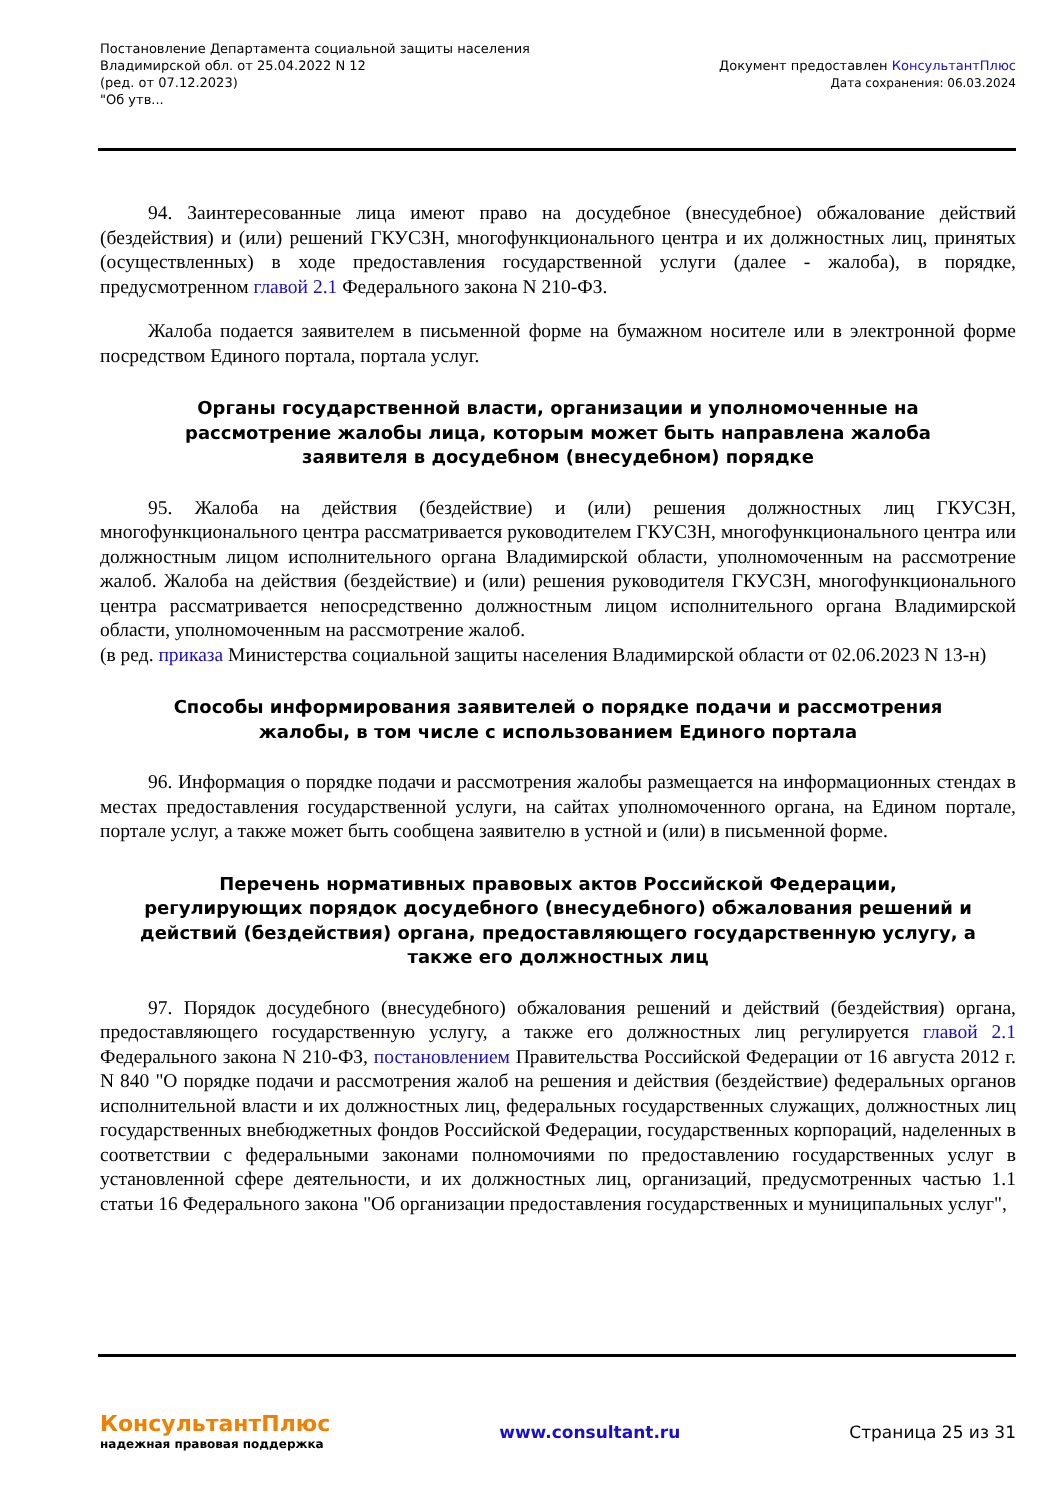Постановление Департамента социальной защиты населения
Владимирской обл. от 25.04.2022 N 12
(ред. от 07.12.2023)
"Об утв...
Документ предоставлен КонсультантПлюс
Дата сохранения: 06.03.2024
94. Заинтересованные лица имеют право на досудебное (внесудебное) обжалование действий (бездействия) и (или) решений ГКУСЗН, многофункционального центра и их должностных лиц, принятых (осуществленных) в ходе предоставления государственной услуги (далее - жалоба), в порядке, предусмотренном главой 2.1 Федерального закона N 210-ФЗ.
Жалоба подается заявителем в письменной форме на бумажном носителе или в электронной форме посредством Единого портала, портала услуг.
Органы государственной власти, организации и уполномоченные на рассмотрение жалобы лица, которым может быть направлена жалоба заявителя в досудебном (внесудебном) порядке
95. Жалоба на действия (бездействие) и (или) решения должностных лиц ГКУСЗН, многофункционального центра рассматривается руководителем ГКУСЗН, многофункционального центра или должностным лицом исполнительного органа Владимирской области, уполномоченным на рассмотрение жалоб. Жалоба на действия (бездействие) и (или) решения руководителя ГКУСЗН, многофункционального центра рассматривается непосредственно должностным лицом исполнительного органа Владимирской области, уполномоченным на рассмотрение жалоб.
(в ред. приказа Министерства социальной защиты населения Владимирской области от 02.06.2023 N 13-н)
Способы информирования заявителей о порядке подачи и рассмотрения жалобы, в том числе с использованием Единого портала
96. Информация о порядке подачи и рассмотрения жалобы размещается на информационных стендах в местах предоставления государственной услуги, на сайтах уполномоченного органа, на Едином портале, портале услуг, а также может быть сообщена заявителю в устной и (или) в письменной форме.
Перечень нормативных правовых актов Российской Федерации, регулирующих порядок досудебного (внесудебного) обжалования решений и действий (бездействия) органа, предоставляющего государственную услугу, а также его должностных лиц
97. Порядок досудебного (внесудебного) обжалования решений и действий (бездействия) органа, предоставляющего государственную услугу, а также его должностных лиц регулируется главой 2.1 Федерального закона N 210-ФЗ, постановлением Правительства Российской Федерации от 16 августа 2012 г. N 840 "О порядке подачи и рассмотрения жалоб на решения и действия (бездействие) федеральных органов исполнительной власти и их должностных лиц, федеральных государственных служащих, должностных лиц государственных внебюджетных фондов Российской Федерации, государственных корпораций, наделенных в соответствии с федеральными законами полномочиями по предоставлению государственных услуг в установленной сфере деятельности, и их должностных лиц, организаций, предусмотренных частью 1.1 статьи 16 Федерального закона "Об организации предоставления государственных и муниципальных услуг",
КонсультантПлюс
надежная правовая поддержка
www.consultant.ru Страница 25 из 31